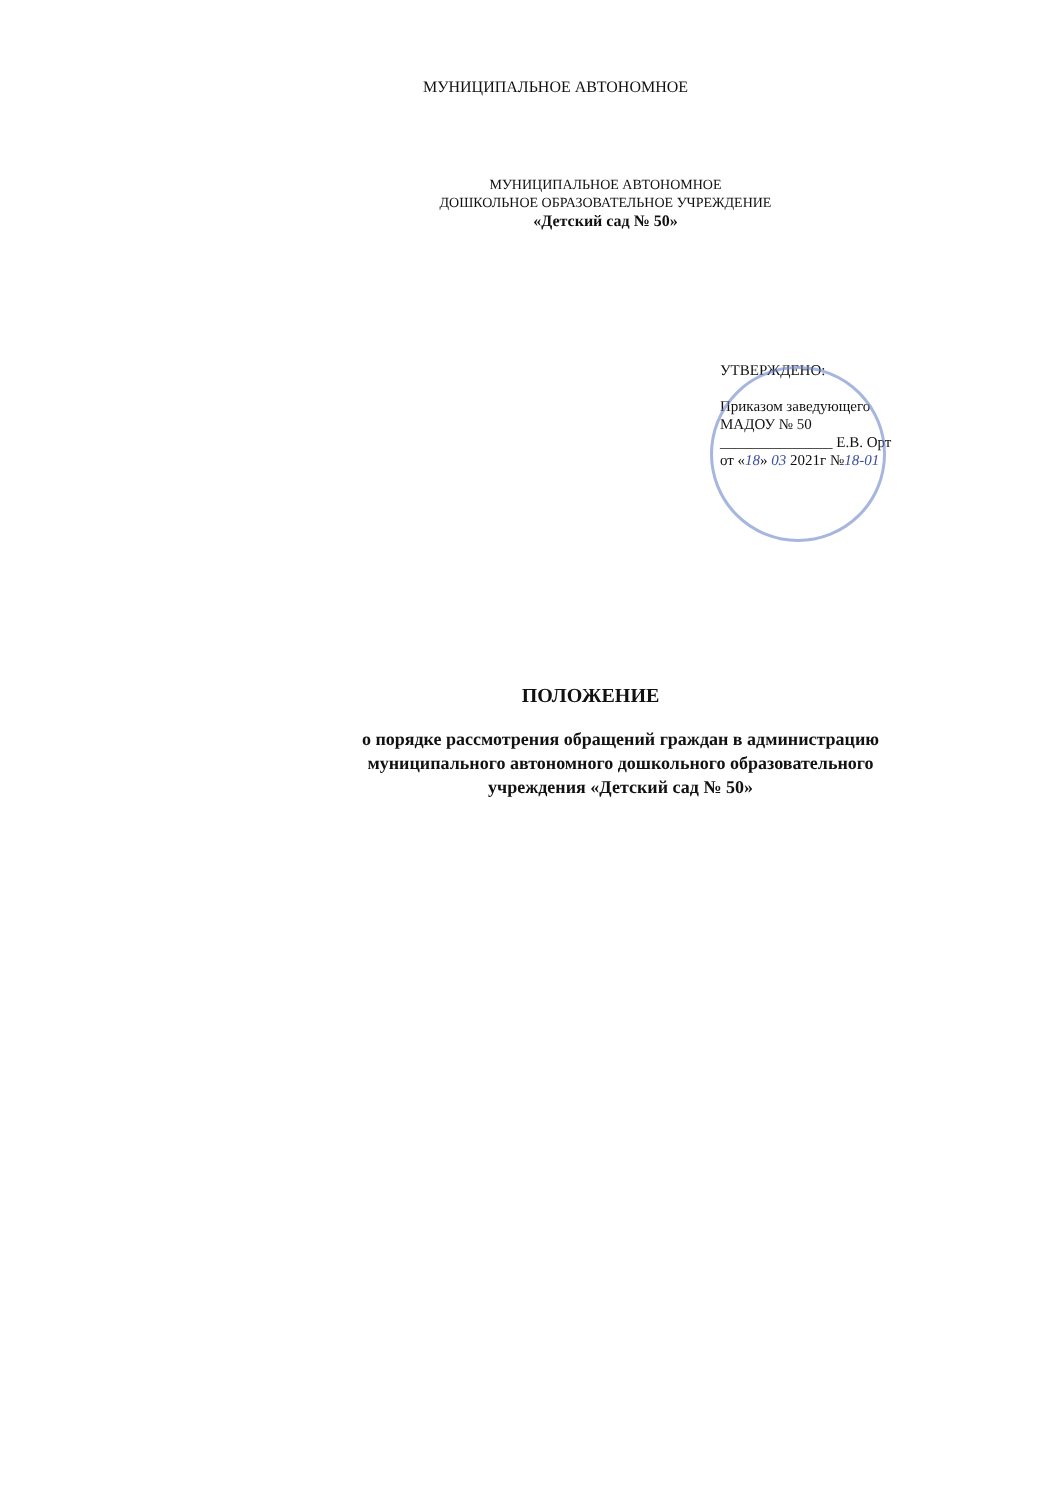МУНИЦИПАЛЬНОЕ АВТОНОМНОЕ
МУНИЦИПАЛЬНОЕ АВТОНОМНОЕ
ДОШКОЛЬНОЕ ОБРАЗОВАТЕЛЬНОЕ УЧРЕЖДЕНИЕ
«Детский сад № 50»
УТВЕРЖДЕНО:
Приказом заведующего
МАДОУ № 50
_______________ Е.В. Орт
от «18» 03 2021г №18-01
ПОЛОЖЕНИЕ
о порядке рассмотрения обращений граждан в администрацию
муниципального автономного дошкольного образовательного
учреждения «Детский сад № 50»